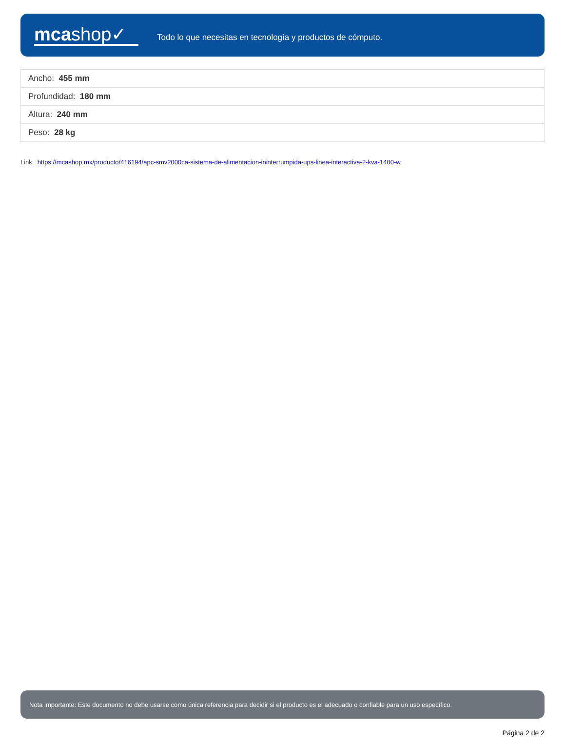mcashop✓
Todo lo que necesitas en tecnología y productos de cómputo.
| Ancho: 455 mm |
| Profundidad: 180 mm |
| Altura: 240 mm |
| Peso: 28 kg |
Link: https://mcashop.mx/producto/416194/apc-smv2000ca-sistema-de-alimentacion-ininterrumpida-ups-linea-interactiva-2-kva-1400-w
Nota importante: Este documento no debe usarse como única referencia para decidir si el producto es el adecuado o confiable para un uso específico.
Página 2 de 2